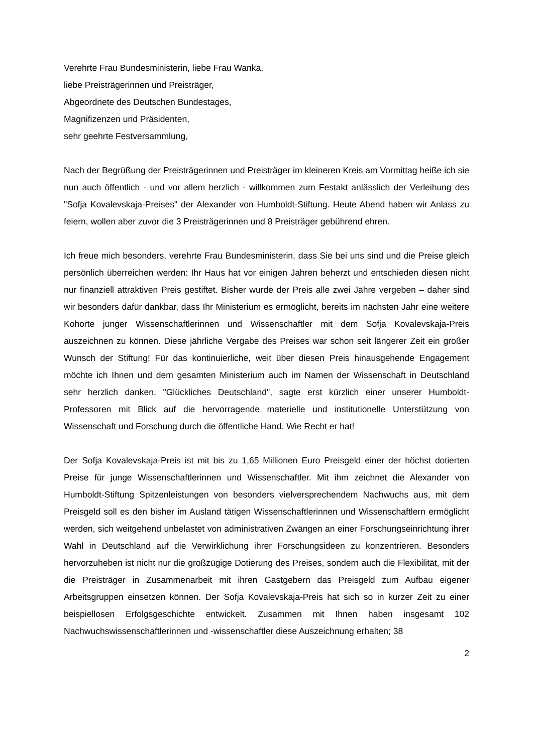Verehrte Frau Bundesministerin, liebe Frau Wanka,
liebe Preisträgerinnen und Preisträger,
Abgeordnete des Deutschen Bundestages,
Magnifizenzen und Präsidenten,
sehr geehrte Festversammlung,
Nach der Begrüßung der Preisträgerinnen und Preisträger im kleineren Kreis am Vormittag heiße ich sie nun auch öffentlich - und vor allem herzlich - willkommen zum Festakt anlässlich der Verleihung des "Sofja Kovalevskaja-Preises" der Alexander von Humboldt-Stiftung. Heute Abend haben wir Anlass zu feiern, wollen aber zuvor die 3 Preisträgerinnen und 8 Preisträger gebührend ehren.
Ich freue mich besonders, verehrte Frau Bundesministerin, dass Sie bei uns sind und die Preise gleich persönlich überreichen werden: Ihr Haus hat vor einigen Jahren beherzt und entschieden diesen nicht nur finanziell attraktiven Preis gestiftet. Bisher wurde der Preis alle zwei Jahre vergeben – daher sind wir besonders dafür dankbar, dass Ihr Ministerium es ermöglicht, bereits im nächsten Jahr eine weitere Kohorte junger Wissenschaftlerinnen und Wissenschaftler mit dem Sofja Kovalevskaja-Preis auszeichnen zu können. Diese jährliche Vergabe des Preises war schon seit längerer Zeit ein großer Wunsch der Stiftung! Für das kontinuierliche, weit über diesen Preis hinausgehende Engagement möchte ich Ihnen und dem gesamten Ministerium auch im Namen der Wissenschaft in Deutschland sehr herzlich danken. "Glückliches Deutschland", sagte erst kürzlich einer unserer Humboldt-Professoren mit Blick auf die hervorragende materielle und institutionelle Unterstützung von Wissenschaft und Forschung durch die öffentliche Hand. Wie Recht er hat!
Der Sofja Kovalevskaja-Preis ist mit bis zu 1,65 Millionen Euro Preisgeld einer der höchst dotierten Preise für junge Wissenschaftlerinnen und Wissenschaftler. Mit ihm zeichnet die Alexander von Humboldt-Stiftung Spitzenleistungen von besonders vielversprechendem Nachwuchs aus, mit dem Preisgeld soll es den bisher im Ausland tätigen Wissenschaftlerinnen und Wissenschaftlern ermöglicht werden, sich weitgehend unbelastet von administrativen Zwängen an einer Forschungseinrichtung ihrer Wahl in Deutschland auf die Verwirklichung ihrer Forschungsideen zu konzentrieren. Besonders hervorzuheben ist nicht nur die großzügige Dotierung des Preises, sondern auch die Flexibilität, mit der die Preisträger in Zusammenarbeit mit ihren Gastgebern das Preisgeld zum Aufbau eigener Arbeitsgruppen einsetzen können. Der Sofja Kovalevskaja-Preis hat sich so in kurzer Zeit zu einer beispiellosen Erfolgsgeschichte entwickelt. Zusammen mit Ihnen haben insgesamt 102 Nachwuchswissenschaftlerinnen und -wissenschaftler diese Auszeichnung erhalten; 38
2